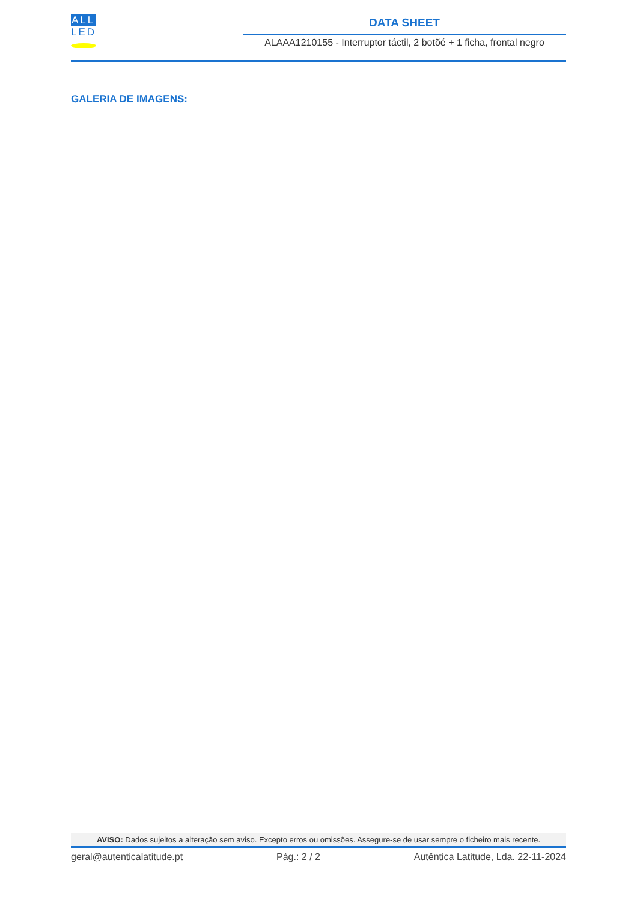ALL
LED
DATA SHEET
ALAAA1210155 - Interruptor táctil, 2 botõé + 1 ficha, frontal negro
GALERIA DE IMAGENS:
AVISO: Dados sujeitos a alteração sem aviso. Excepto erros ou omissões. Assegure-se de usar sempre o ficheiro mais recente.
geral@autenticalatitude.pt Pág.: 2 / 2 Autêntica Latitude, Lda. 22-11-2024